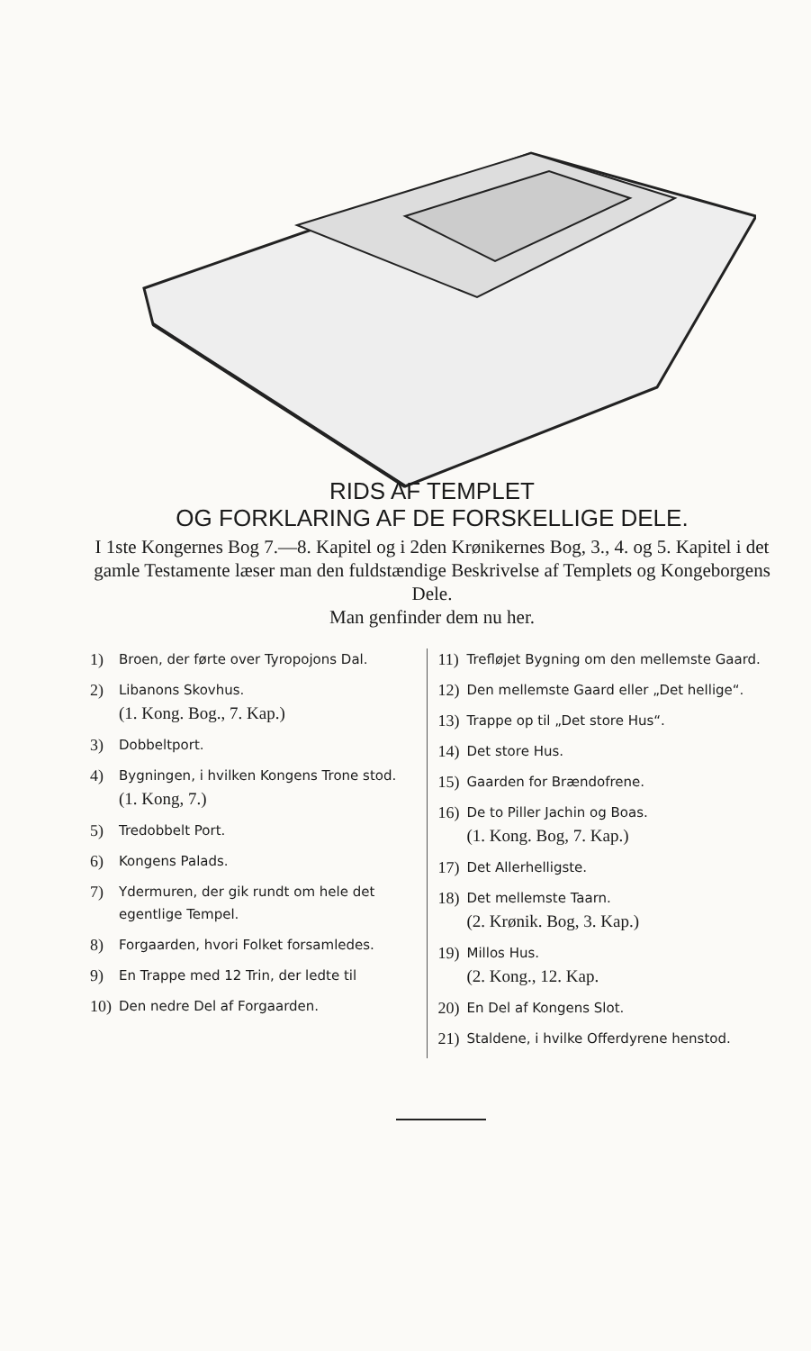RIDS AF TEMPLET
OG FORKLARING AF DE FORSKELLIGE DELE.
I 1ste Kongernes Bog 7.—8. Kapitel og i 2den Krønikernes Bog, 3., 4. og 5. Kapitel i det gamle Testamente læser man den fuldstændige Beskrivelse af Templets og Kongeborgens Dele.
Man genfinder dem nu her.
1) Broen, der førte over Tyropojons Dal.
2) Libanons Skovhus.
(1. Kong. Bog., 7. Kap.)
3) Dobbeltport.
4) Bygningen, i hvilken Kongens Trone stod.
(1. Kong, 7.)
5) Tredobbelt Port.
6) Kongens Palads.
7) Ydermuren, der gik rundt om hele det egentlige Tempel.
8) Forgaarden, hvori Folket forsamledes.
9) En Trappe med 12 Trin, der ledte til
10) Den nedre Del af Forgaarden.
11) Trefløjet Bygning om den mellemste Gaard.
12) Den mellemste Gaard eller „Det hellige“.
13) Trappe op til „Det store Hus“.
14) Det store Hus.
15) Gaarden for Brændofrene.
16) De to Piller Jachin og Boas.
(1. Kong. Bog, 7. Kap.)
17) Det Allerhelligste.
18) Det mellemste Taarn.
(2. Krønik. Bog, 3. Kap.)
19) Millos Hus.
(2. Kong., 12. Kap.
20) En Del af Kongens Slot.
21) Staldene, i hvilke Offerdyrene henstod.